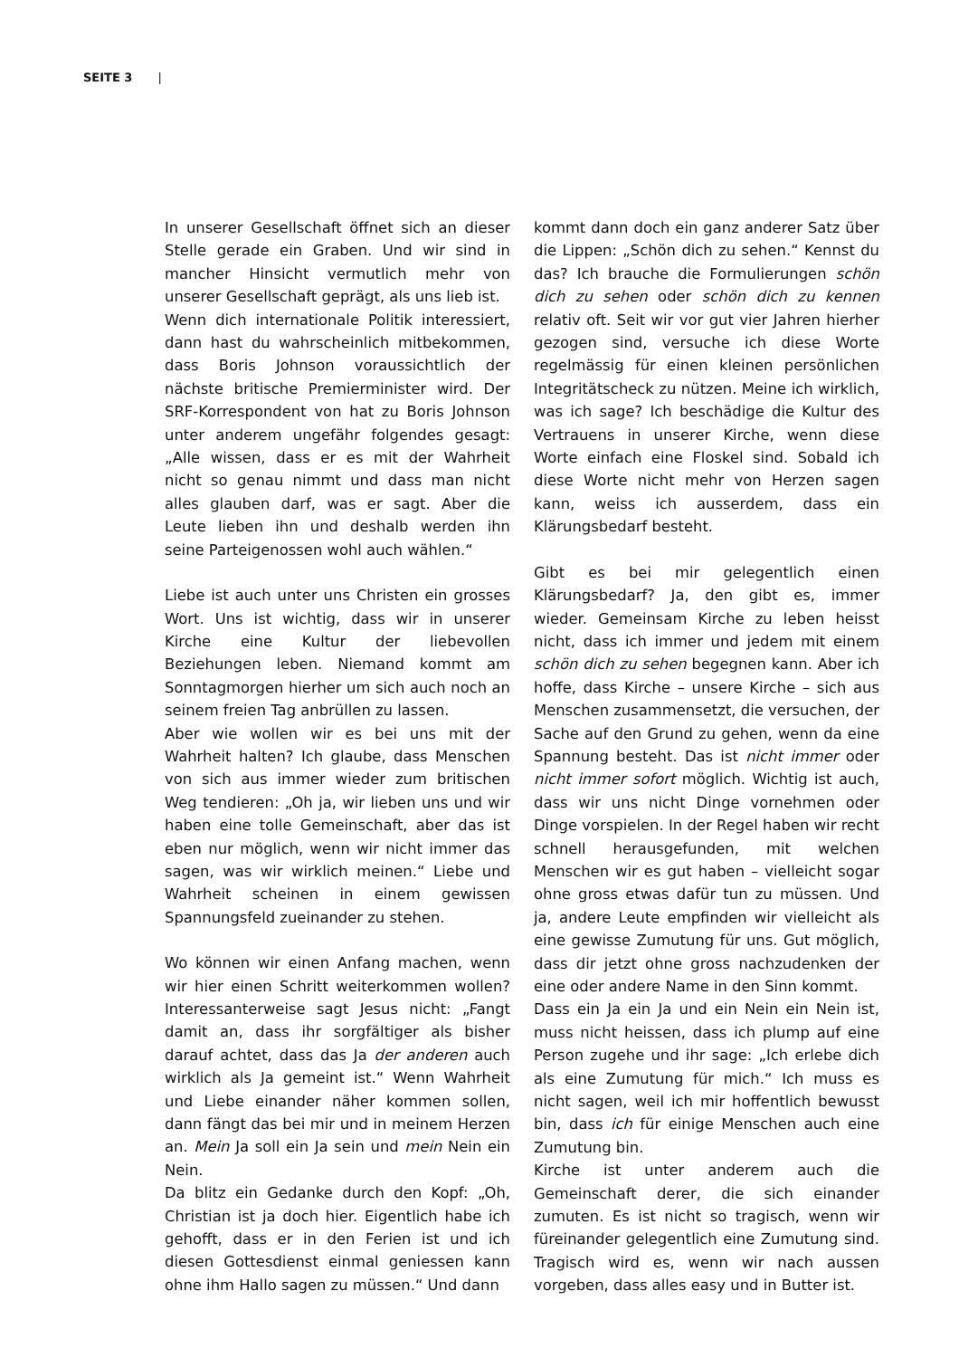SEITE 3 |
In unserer Gesellschaft öffnet sich an dieser Stelle gerade ein Graben. Und wir sind in mancher Hinsicht vermutlich mehr von unserer Gesellschaft geprägt, als uns lieb ist.
Wenn dich internationale Politik interessiert, dann hast du wahrscheinlich mitbekommen, dass Boris Johnson voraussichtlich der nächste britische Premierminister wird. Der SRF-Korrespondent von hat zu Boris Johnson unter anderem ungefähr folgendes gesagt: „Alle wissen, dass er es mit der Wahrheit nicht so genau nimmt und dass man nicht alles glauben darf, was er sagt. Aber die Leute lieben ihn und deshalb werden ihn seine Parteigenossen wohl auch wählen.“
Liebe ist auch unter uns Christen ein grosses Wort. Uns ist wichtig, dass wir in unserer Kirche eine Kultur der liebevollen Beziehungen leben. Niemand kommt am Sonntagmorgen hierher um sich auch noch an seinem freien Tag anbrüllen zu lassen.
Aber wie wollen wir es bei uns mit der Wahrheit halten? Ich glaube, dass Menschen von sich aus immer wieder zum britischen Weg tendieren: „Oh ja, wir lieben uns und wir haben eine tolle Gemeinschaft, aber das ist eben nur möglich, wenn wir nicht immer das sagen, was wir wirklich meinen.“ Liebe und Wahrheit scheinen in einem gewissen Spannungsfeld zueinander zu stehen.
Wo können wir einen Anfang machen, wenn wir hier einen Schritt weiterkommen wollen? Interessanterweise sagt Jesus nicht: „Fangt damit an, dass ihr sorgfältiger als bisher darauf achtet, dass das Ja der anderen auch wirklich als Ja gemeint ist.“ Wenn Wahrheit und Liebe einander näher kommen sollen, dann fängt das bei mir und in meinem Herzen an. Mein Ja soll ein Ja sein und mein Nein ein Nein.
Da blitz ein Gedanke durch den Kopf: „Oh, Christian ist ja doch hier. Eigentlich habe ich gehofft, dass er in den Ferien ist und ich diesen Gottesdienst einmal geniessen kann ohne ihm Hallo sagen zu müssen.“ Und dann
kommt dann doch ein ganz anderer Satz über die Lippen: „Schön dich zu sehen.“ Kennst du das? Ich brauche die Formulierungen schön dich zu sehen oder schön dich zu kennen relativ oft. Seit wir vor gut vier Jahren hierher gezogen sind, versuche ich diese Worte regelmässig für einen kleinen persönlichen Integritätscheck zu nützen. Meine ich wirklich, was ich sage? Ich beschädige die Kultur des Vertrauens in unserer Kirche, wenn diese Worte einfach eine Floskel sind. Sobald ich diese Worte nicht mehr von Herzen sagen kann, weiss ich ausserdem, dass ein Klärungsbedarf besteht.
Gibt es bei mir gelegentlich einen Klärungsbedarf? Ja, den gibt es, immer wieder. Gemeinsam Kirche zu leben heisst nicht, dass ich immer und jedem mit einem schön dich zu sehen begegnen kann. Aber ich hoffe, dass Kirche – unsere Kirche – sich aus Menschen zusammensetzt, die versuchen, der Sache auf den Grund zu gehen, wenn da eine Spannung besteht. Das ist nicht immer oder nicht immer sofort möglich. Wichtig ist auch, dass wir uns nicht Dinge vornehmen oder Dinge vorspielen. In der Regel haben wir recht schnell herausgefunden, mit welchen Menschen wir es gut haben – vielleicht sogar ohne gross etwas dafür tun zu müssen. Und ja, andere Leute empfinden wir vielleicht als eine gewisse Zumutung für uns. Gut möglich, dass dir jetzt ohne gross nachzudenken der eine oder andere Name in den Sinn kommt.
Dass ein Ja ein Ja und ein Nein ein Nein ist, muss nicht heissen, dass ich plump auf eine Person zugehe und ihr sage: „Ich erlebe dich als eine Zumutung für mich.“ Ich muss es nicht sagen, weil ich mir hoffentlich bewusst bin, dass ich für einige Menschen auch eine Zumutung bin.
Kirche ist unter anderem auch die Gemeinschaft derer, die sich einander zumuten. Es ist nicht so tragisch, wenn wir füreinander gelegentlich eine Zumutung sind. Tragisch wird es, wenn wir nach aussen vorgeben, dass alles easy und in Butter ist.